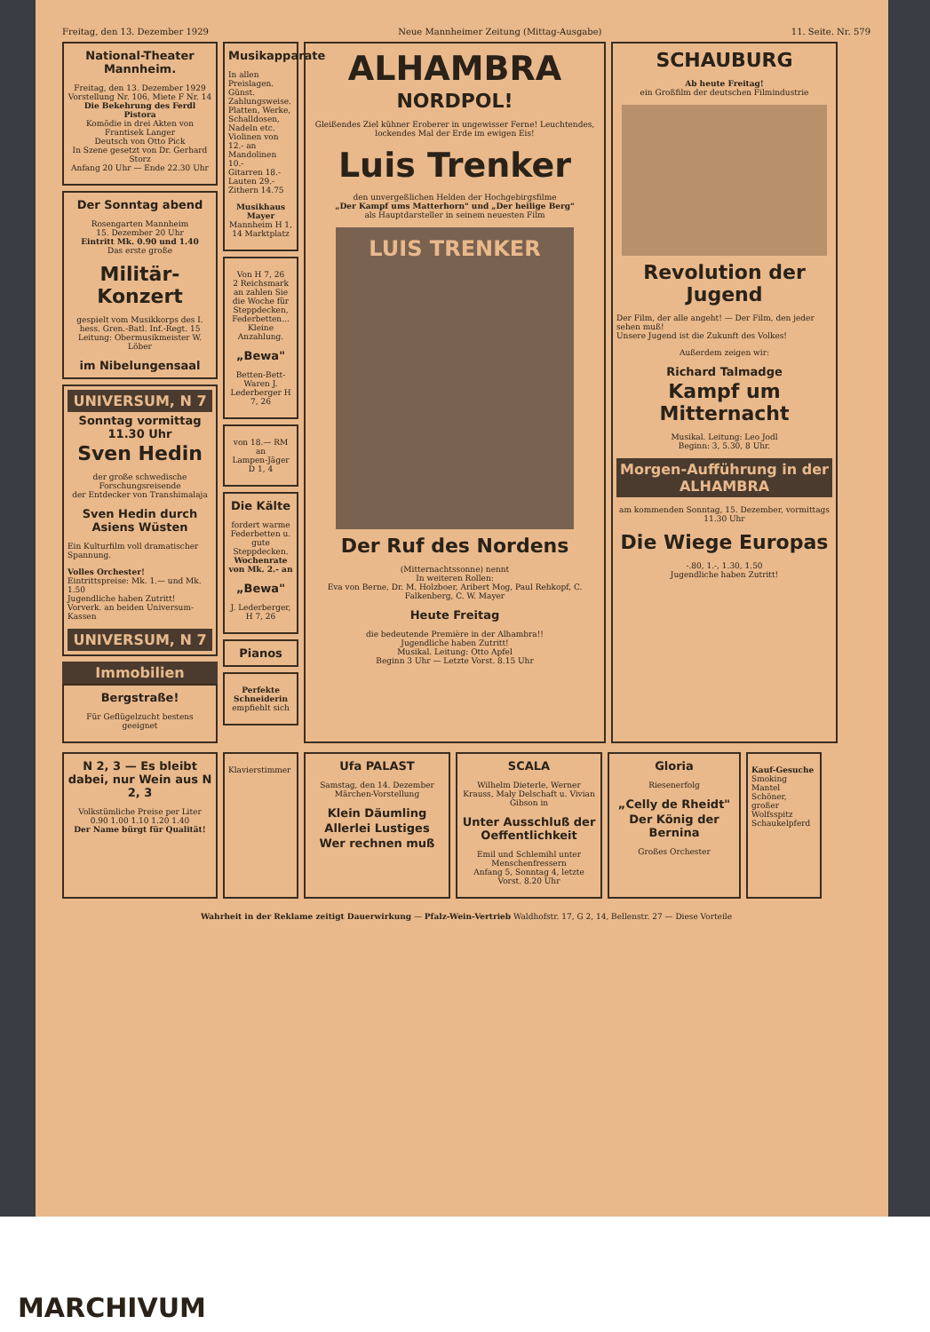Freitag, den 13. Dezember 1929 Neue Mannheimer Zeitung (Mittag-Ausgabe) 11. Seite. Nr. 579
National-Theater Mannheim.
Freitag, den 13. Dezember 1929
Vorstellung Nr. 106, Miete F Nr. 14
Die Bekehrung des Ferdl Pistora
Komödie in drei Akten von Frantisek Langer
Deutsch von Otto Pick
In Szene gesetzt von Dr. Gerhard Storz
Anfang 20 Uhr — Ende 22.30 Uhr
Der Sonntag abend
Rosengarten Mannheim
15. Dezember 20 Uhr
Eintritt Mk. 0.90 und 1.40
Das erste große
Militär-Konzert
gespielt vom Musikkorps des I. hess. Gren.-Batl. Inf.-Regt. 15
Leitung: Obermusikmeister W. Löber
im Nibelungensaal
UNIVERSUM, N 7
Sonntag vormittag 11.30 Uhr
Sven Hedin
der große schwedische Forschungsreisende
der Entdecker von Transhimalaja
Sven Hedin durch Asiens Wüsten
Ein Kulturfilm voll dramatischer Spannung.
Volles Orchester!
Eintrittspreise: Mk. 1.— und Mk. 1.50
Jugendliche haben Zutritt!
Vorverk. an beiden Universum-Kassen
UNIVERSUM, N 7
Immobilien
Bergstraße!
Für Geflügelzucht bestens geeignet
Musikapparate
In allen Preislagen. Günst. Zahlungsweise. Platten, Werke, Schalldosen, Nadeln etc.
Violinen von 12.- an
Mandolinen 10.-
Gitarren 18.-
Lauten 29.-
Zithern 14.75
Musikhaus Mayer
Mannheim H 1, 14 Marktplatz
Von H 7, 26
2 Reichsmark an zahlen Sie die Woche für Steppdecken, Federbetten...
Kleine Anzahlung.
„Bewa"
Betten-Bett-Waren J. Lederberger H 7, 26
von 18.— RM an
Lampen-Jäger D 1, 4
Die Kälte
fordert warme Federbetten u. gute Steppdecken.
Wochenrate von Mk. 2.- an
„Bewa"
J. Lederberger, H 7, 26
Pianos
Perfekte Schneiderin empfiehlt sich
ALHAMBRA
NORDPOL!
Gleißendes Ziel kühner Eroberer in ungewisser Ferne! Leuchtendes, lockendes Mal der Erde im ewigen Eis!
Luis Trenker
den unvergeßlichen Helden der Hochgebirgsfilme
„Der Kampf ums Matterhorn" und „Der heilige Berg"
als Hauptdarsteller in seinem neuesten Film
LUIS TRENKER
Der Ruf des Nordens
(Mitternachtssonne) nennt
In weiteren Rollen:
Eva von Berne, Dr. M. Holzboer, Aribert Mog, Paul Rehkopf, C. Falkenberg, C. W. Mayer
Heute Freitag
die bedeutende Première in der Alhambra!!
Jugendliche haben Zutritt!
Musikal. Leitung: Otto Apfel
Beginn 3 Uhr — Letzte Vorst. 8.15 Uhr
SCHAUBURG
Ab heute Freitag!
ein Großfilm der deutschen Filmindustrie
Revolution der Jugend
Der Film, der alle angeht! — Der Film, den jeder sehen muß!
Unsere Jugend ist die Zukunft des Volkes!
Außerdem zeigen wir:
Richard Talmadge
Kampf um Mitternacht
Musikal. Leitung: Leo Jodl
Beginn: 3, 5.30, 8 Uhr.
Morgen-Aufführung in der ALHAMBRA
am kommenden Sonntag, 15. Dezember, vormittags 11.30 Uhr
Die Wiege Europas
-.80, 1.-, 1.30, 1.50
Jugendliche haben Zutritt!
N 2, 3 — Es bleibt dabei, nur Wein aus N 2, 3
Volkstümliche Preise per Liter
0.90 1.00 1.10 1.20 1.40
Der Name bürgt für Qualität!
Klavierstimmer
Ufa PALAST
Samstag, den 14. Dezember
Märchen-Vorstellung
Klein Däumling
Allerlei Lustiges
Wer rechnen muß
SCALA
Wilhelm Dieterle, Werner Krauss, Maly Delschaft u. Vivian Gibson in
Unter Ausschluß der Oeffentlichkeit
Emil und Schlemihl unter Menschenfressern
Anfang 5, Sonntag 4, letzte Vorst. 8.20 Uhr
Gloria
Riesenerfolg
„Celly de Rheidt"
Der König der Bernina
Großes Orchester
Kauf-Gesuche
Smoking
Mantel
Schöner, großer Wolfsspitz
Schaukelpferd
Wahrheit in der Reklame zeitigt Dauerwirkung — Pfalz-Wein-Vertrieb Waldhofstr. 17, G 2, 14, Bellenstr. 27 — Diese Vorteile
MARCHIVUM